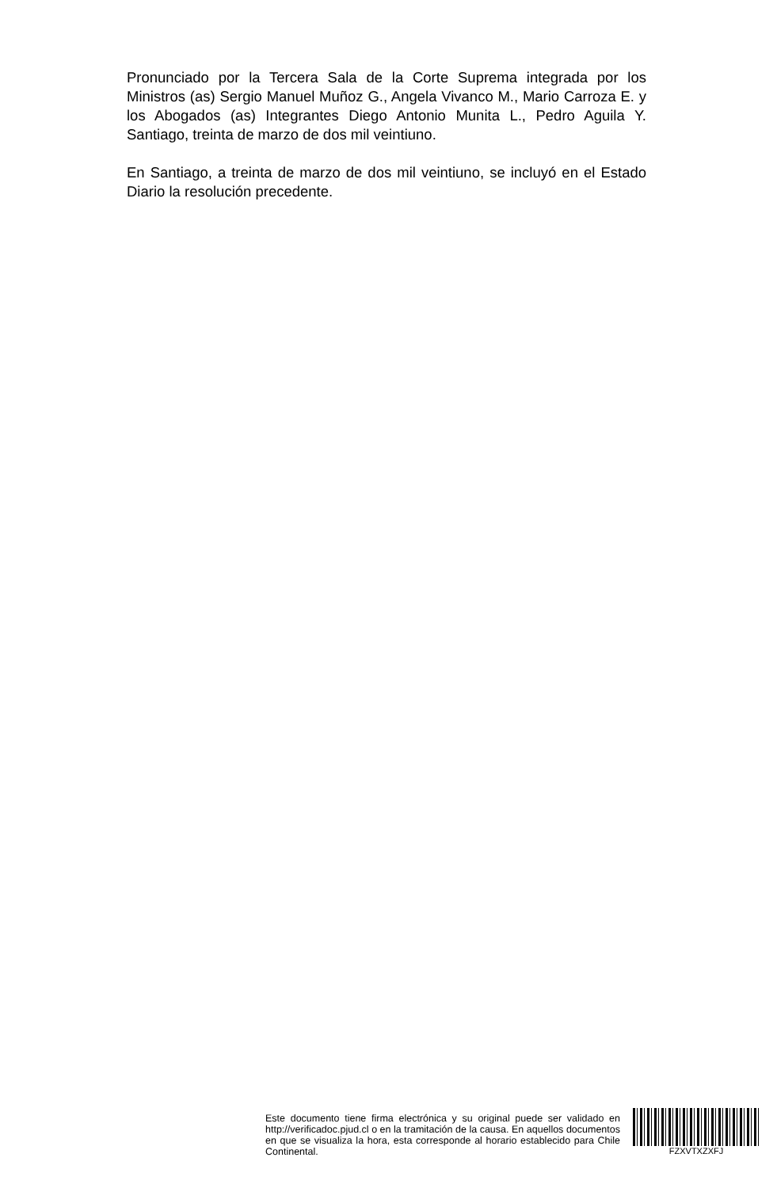Pronunciado por la Tercera Sala de la Corte Suprema integrada por los Ministros (as) Sergio Manuel Muñoz G., Angela Vivanco M., Mario Carroza E. y los Abogados (as) Integrantes Diego Antonio Munita L., Pedro Aguila Y. Santiago, treinta de marzo de dos mil veintiuno.
En Santiago, a treinta de marzo de dos mil veintiuno, se incluyó en el Estado Diario la resolución precedente.
Este documento tiene firma electrónica y su original puede ser validado en http://verificadoc.pjud.cl o en la tramitación de la causa. En aquellos documentos en que se visualiza la hora, esta corresponde al horario establecido para Chile Continental.
FZXVTXZXFJ